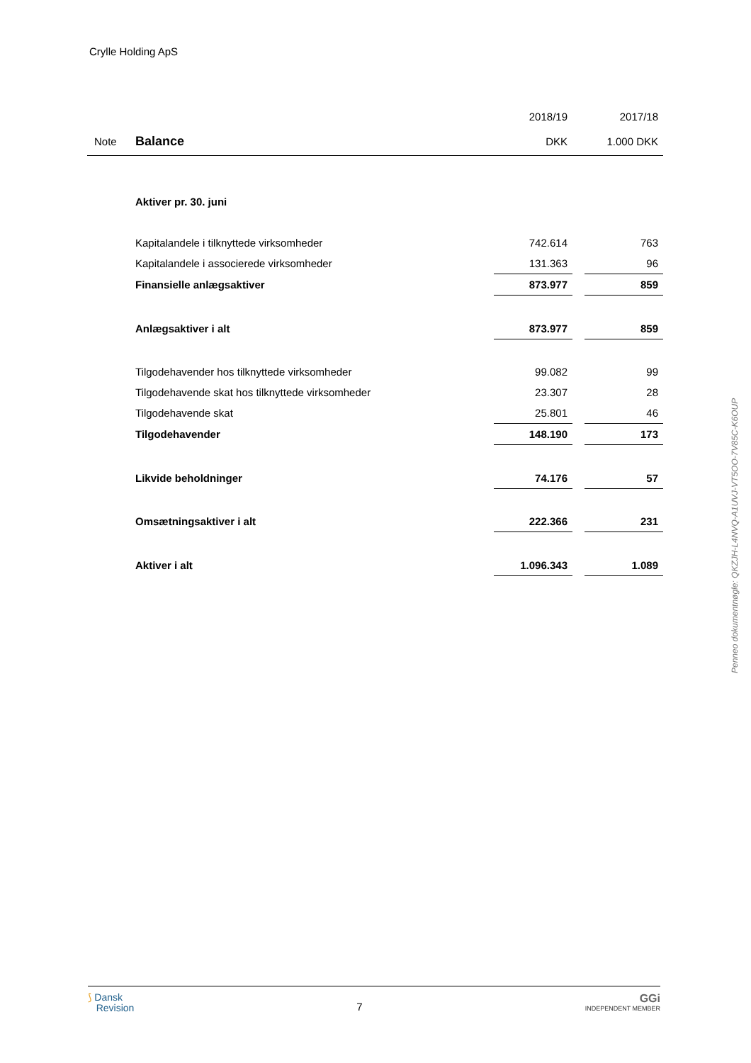Crylle Holding ApS
| | | 2018/19 | | 2017/18 |
| Note | Balance | DKK | | 1.000 DKK |
| | Aktiver pr. 30. juni | | | |
| | Kapitalandele i tilknyttede virksomheder | 742.614 | | 763 |
| | Kapitalandele i associerede virksomheder | 131.363 | | 96 |
| | Finansielle anlægsaktiver | 873.977 | | 859 |
| | Anlægsaktiver i alt | 873.977 | | 859 |
| | Tilgodehavender hos tilknyttede virksomheder | 99.082 | | 99 |
| | Tilgodehavende skat hos tilknyttede virksomheder | 23.307 | | 28 |
| | Tilgodehavende skat | 25.801 | | 46 |
| | Tilgodehavender | 148.190 | | 173 |
| | Likvide beholdninger | 74.176 | | 57 |
| | Omsætningsaktiver i alt | 222.366 | | 231 |
| | Aktiver i alt | 1.096.343 | | 1.089 |
Penneo dokumentnøgle: QKZJH-L4NVQ-A1UVJ-VT5OO-7V85C-K6OUP
⟆ Dansk
Revision
7
GGi
INDEPENDENT MEMBER